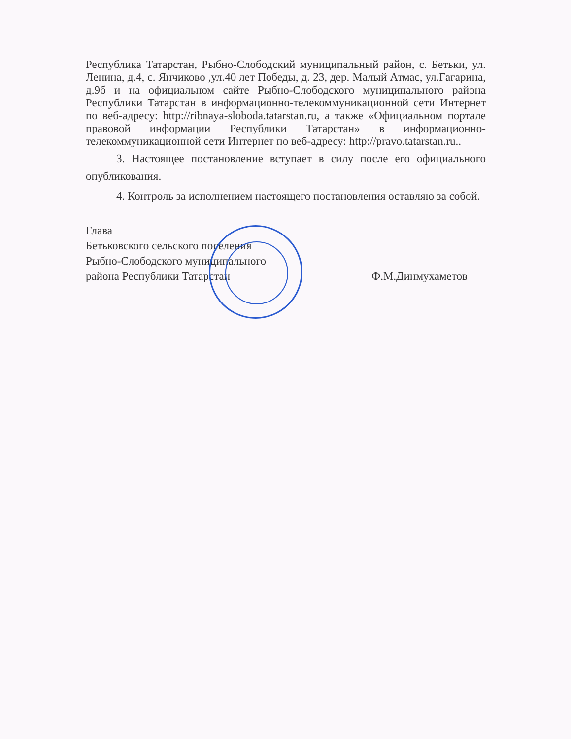Республика Татарстан, Рыбно-Слободский муниципальный район, с. Бетьки, ул. Ленина, д.4, с. Янчиково ,ул.40 лет Победы, д. 23, дер. Малый Атмас, ул.Гагарина, д.9б и на официальном сайте Рыбно-Слободского муниципального района Республики Татарстан в информационно-телекоммуникационной сети Интернет по веб-адресу: http://ribnaya-sloboda.tatarstan.ru, а также «Официальном портале правовой информации Республики Татарстан» в информационно-телекоммуникационной сети Интернет по веб-адресу: http://pravo.tatarstan.ru..
3. Настоящее постановление вступает в силу после его официального опубликования.
4. Контроль за исполнением настоящего постановления оставляю за собой.
Глава
Бетьковского сельского поселения
Рыбно-Слободского муниципального
района Республики Татарстан
Ф.М.Динмухаметов